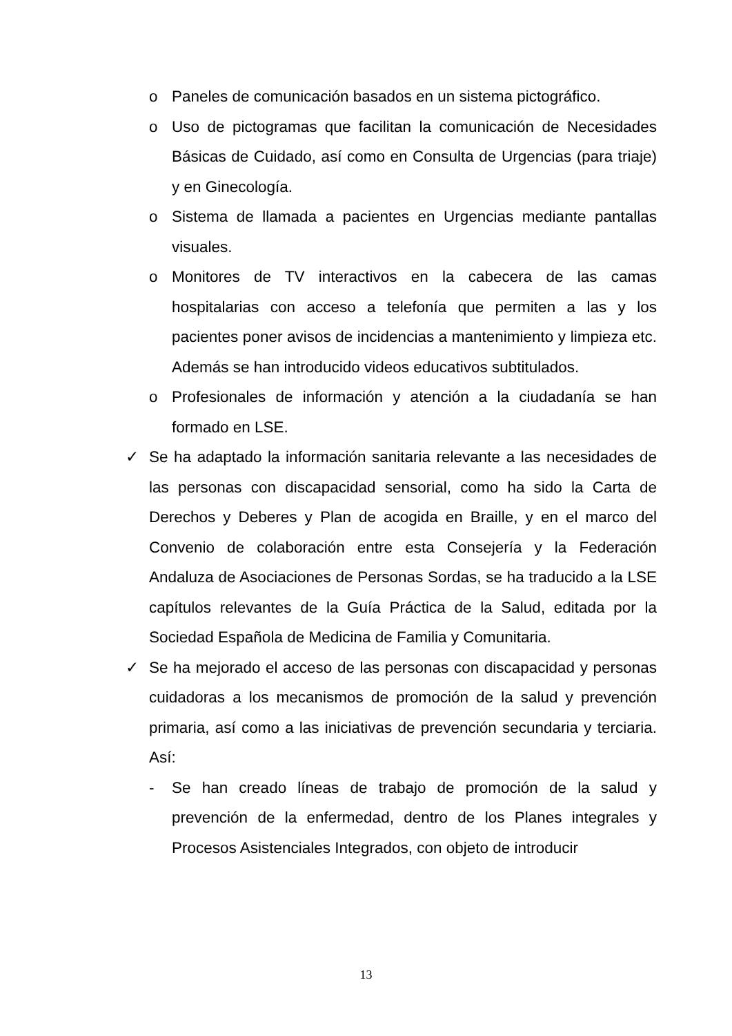o Paneles de comunicación basados en un sistema pictográfico.
o Uso de pictogramas que facilitan la comunicación de Necesidades Básicas de Cuidado, así como en Consulta de Urgencias (para triaje) y en Ginecología.
o Sistema de llamada a pacientes en Urgencias mediante pantallas visuales.
o Monitores de TV interactivos en la cabecera de las camas hospitalarias con acceso a telefonía que permiten a las y los pacientes poner avisos de incidencias a mantenimiento y limpieza etc. Además se han introducido videos educativos subtitulados.
o Profesionales de información y atención a la ciudadanía se han formado en LSE.
✓ Se ha adaptado la información sanitaria relevante a las necesidades de las personas con discapacidad sensorial, como ha sido la Carta de Derechos y Deberes y Plan de acogida en Braille, y en el marco del Convenio de colaboración entre esta Consejería y la Federación Andaluza de Asociaciones de Personas Sordas, se ha traducido a la LSE capítulos relevantes de la Guía Práctica de la Salud, editada por la Sociedad Española de Medicina de Familia y Comunitaria.
✓ Se ha mejorado el acceso de las personas con discapacidad y personas cuidadoras a los mecanismos de promoción de la salud y prevención primaria, así como a las iniciativas de prevención secundaria y terciaria. Así:
- Se han creado líneas de trabajo de promoción de la salud y prevención de la enfermedad, dentro de los Planes integrales y Procesos Asistenciales Integrados, con objeto de introducir
13